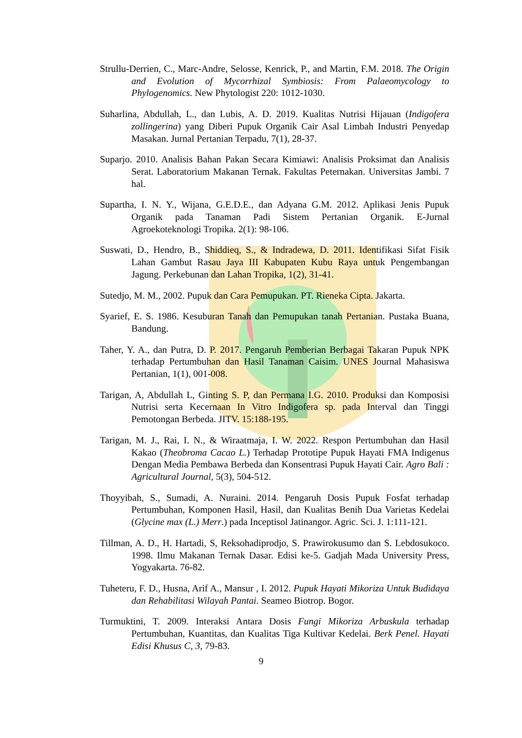Strullu-Derrien, C., Marc-Andre, Selosse, Kenrick, P., and Martin, F.M. 2018. The Origin and Evolution of Mycorrhizal Symbiosis: From Palaeomycology to Phylogenomics. New Phytologist 220: 1012-1030.
Suharlina, Abdullah, L., dan Lubis, A. D. 2019. Kualitas Nutrisi Hijauan (Indigofera zollingerina) yang Diberi Pupuk Organik Cair Asal Limbah Industri Penyedap Masakan. Jurnal Pertanian Terpadu, 7(1), 28-37.
Suparjo. 2010. Analisis Bahan Pakan Secara Kimiawi: Analisis Proksimat dan Analisis Serat. Laboratorium Makanan Ternak. Fakultas Peternakan. Universitas Jambi. 7 hal.
Supartha, I. N. Y., Wijana, G.E.D.E., dan Adyana G.M. 2012. Aplikasi Jenis Pupuk Organik pada Tanaman Padi Sistem Pertanian Organik. E-Jurnal Agroekoteknologi Tropika. 2(1): 98-106.
Suswati, D., Hendro, B., Shiddieq, S., & Indradewa, D. 2011. Identifikasi Sifat Fisik Lahan Gambut Rasau Jaya III Kabupaten Kubu Raya untuk Pengembangan Jagung. Perkebunan dan Lahan Tropika, 1(2), 31-41.
Sutedjo, M. M., 2002. Pupuk dan Cara Pemupukan. PT. Rieneka Cipta. Jakarta.
Syarief, E. S. 1986. Kesuburan Tanah dan Pemupukan tanah Pertanian. Pustaka Buana, Bandung.
Taher, Y. A., dan Putra, D. P. 2017. Pengaruh Pemberian Berbagai Takaran Pupuk NPK terhadap Pertumbuhan dan Hasil Tanaman Caisim. UNES Journal Mahasiswa Pertanian, 1(1), 001-008.
Tarigan, A, Abdullah L, Ginting S. P, dan Permana I.G. 2010. Produksi dan Komposisi Nutrisi serta Kecernaan In Vitro Indigofera sp. pada Interval dan Tinggi Pemotongan Berbeda. JITV. 15:188-195.
Tarigan, M. J., Rai, I. N., & Wiraatmaja, I. W. 2022. Respon Pertumbuhan dan Hasil Kakao (Theobroma Cacao L.) Terhadap Prototipe Pupuk Hayati FMA Indigenus Dengan Media Pembawa Berbeda dan Konsentrasi Pupuk Hayati Cair. Agro Bali : Agricultural Journal, 5(3), 504-512.
Thoyyibah, S., Sumadi, A. Nuraini. 2014. Pengaruh Dosis Pupuk Fosfat terhadap Pertumbuhan, Komponen Hasil, Hasil, dan Kualitas Benih Dua Varietas Kedelai (Glycine max (L.) Merr.) pada Inceptisol Jatinangor. Agric. Sci. J. 1:111-121.
Tillman, A. D., H. Hartadi, S, Reksohadiprodjo, S. Prawirokusumo dan S. Lebdosukoco. 1998. Ilmu Makanan Ternak Dasar. Edisi ke-5. Gadjah Mada University Press, Yogyakarta. 76-82.
Tuheteru, F. D., Husna, Arif A., Mansur , I. 2012. Pupuk Hayati Mikoriza Untuk Budidaya dan Rehabilitasi Wilayah Pantai. Seameo Biotrop. Bogor.
Turmuktini, T. 2009. Interaksi Antara Dosis Fungi Mikoriza Arbuskula terhadap Pertumbuhan, Kuantitas, dan Kualitas Tiga Kultivar Kedelai. Berk Penel. Hayati Edisi Khusus C, 3, 79-83.
9